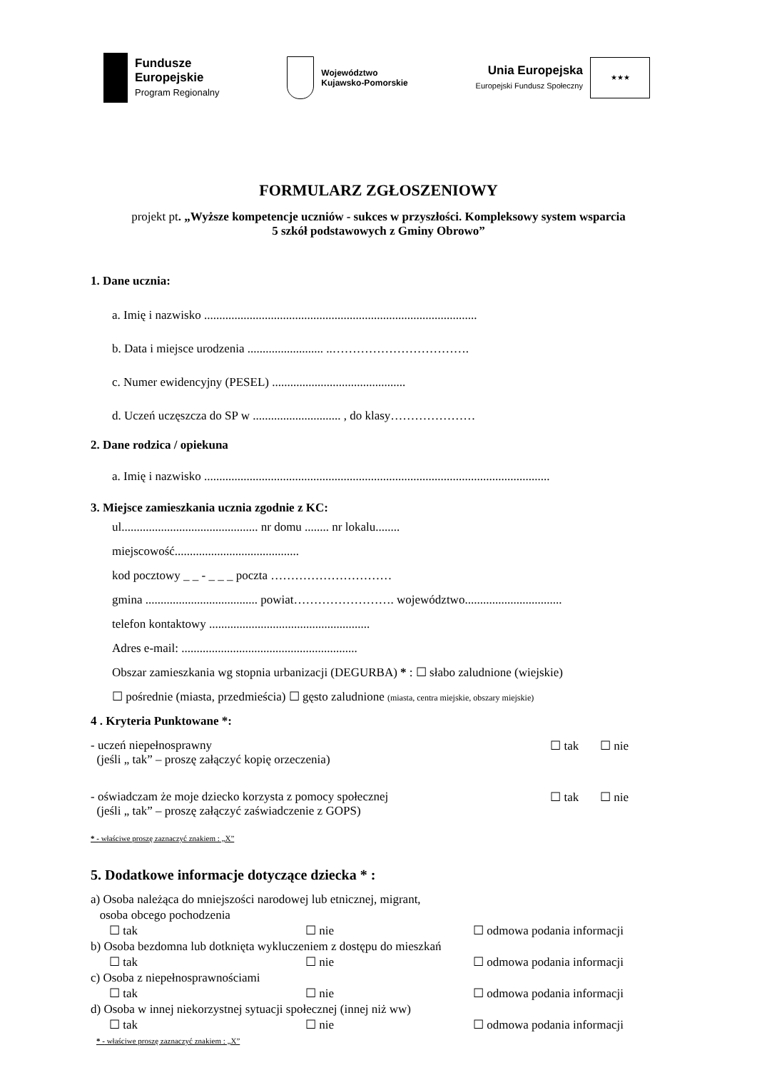Fundusze
Europejskie
Program Regionalny
Województwo
Kujawsko-Pomorskie
Unia Europejska
Europejski Fundusz Społeczny
★★★
FORMULARZ ZGŁOSZENIOWY
projekt pt. „Wyższe kompetencje uczniów - sukces w przyszłości. Kompleksowy system wsparcia
5 szkół podstawowych z Gminy Obrowo”
1. Dane ucznia:
a. Imię i nazwisko ..........................................................................................
b. Data i miejsce urodzenia ......................... ..…………………………….
c. Numer ewidencyjny (PESEL) ............................................
d. Uczeń uczęszcza do SP w ............................. , do klasy…………………
2. Dane rodzica / opiekuna
a. Imię i nazwisko ..................................................................................................................
3. Miejsce zamieszkania ucznia zgodnie z KC:
ul............................................. nr domu ........ nr lokalu........
miejscowość.........................................
kod pocztowy _ _ - _ _ _ poczta …………………………
gmina ..................................... powiat……………………. województwo................................
telefon kontaktowy .....................................................
Adres e-mail: ..........................................................
Obszar zamieszkania wg stopnia urbanizacji (DEGURBA) * : ☐ słabo zaludnione (wiejskie)
☐ pośrednie (miasta, przedmieścia) ☐ gęsto zaludnione (miasta, centra miejskie, obszary miejskie)
4 . Kryteria Punktowane *:
- uczeń niepełnosprawny
(jeśli „ tak” – proszę załączyć kopię orzeczenia)
☐ tak ☐ nie
- oświadczam że moje dziecko korzysta z pomocy społecznej
(jeśli „ tak” – proszę załączyć zaświadczenie z GOPS)
☐ tak ☐ nie
* - właściwe proszę zaznaczyć znakiem : „X”
5. Dodatkowe informacje dotyczące dziecka * :
a) Osoba należąca do mniejszości narodowej lub etnicznej, migrant,
osoba obcego pochodzenia
☐ tak ☐ nie ☐ odmowa podania informacji
b) Osoba bezdomna lub dotknięta wykluczeniem z dostępu do mieszkań
☐ tak ☐ nie ☐ odmowa podania informacji
c) Osoba z niepełnosprawnościami
☐ tak ☐ nie ☐ odmowa podania informacji
d) Osoba w innej niekorzystnej sytuacji społecznej (innej niż ww)
☐ tak ☐ nie ☐ odmowa podania informacji
* - właściwe proszę zaznaczyć znakiem : „X”